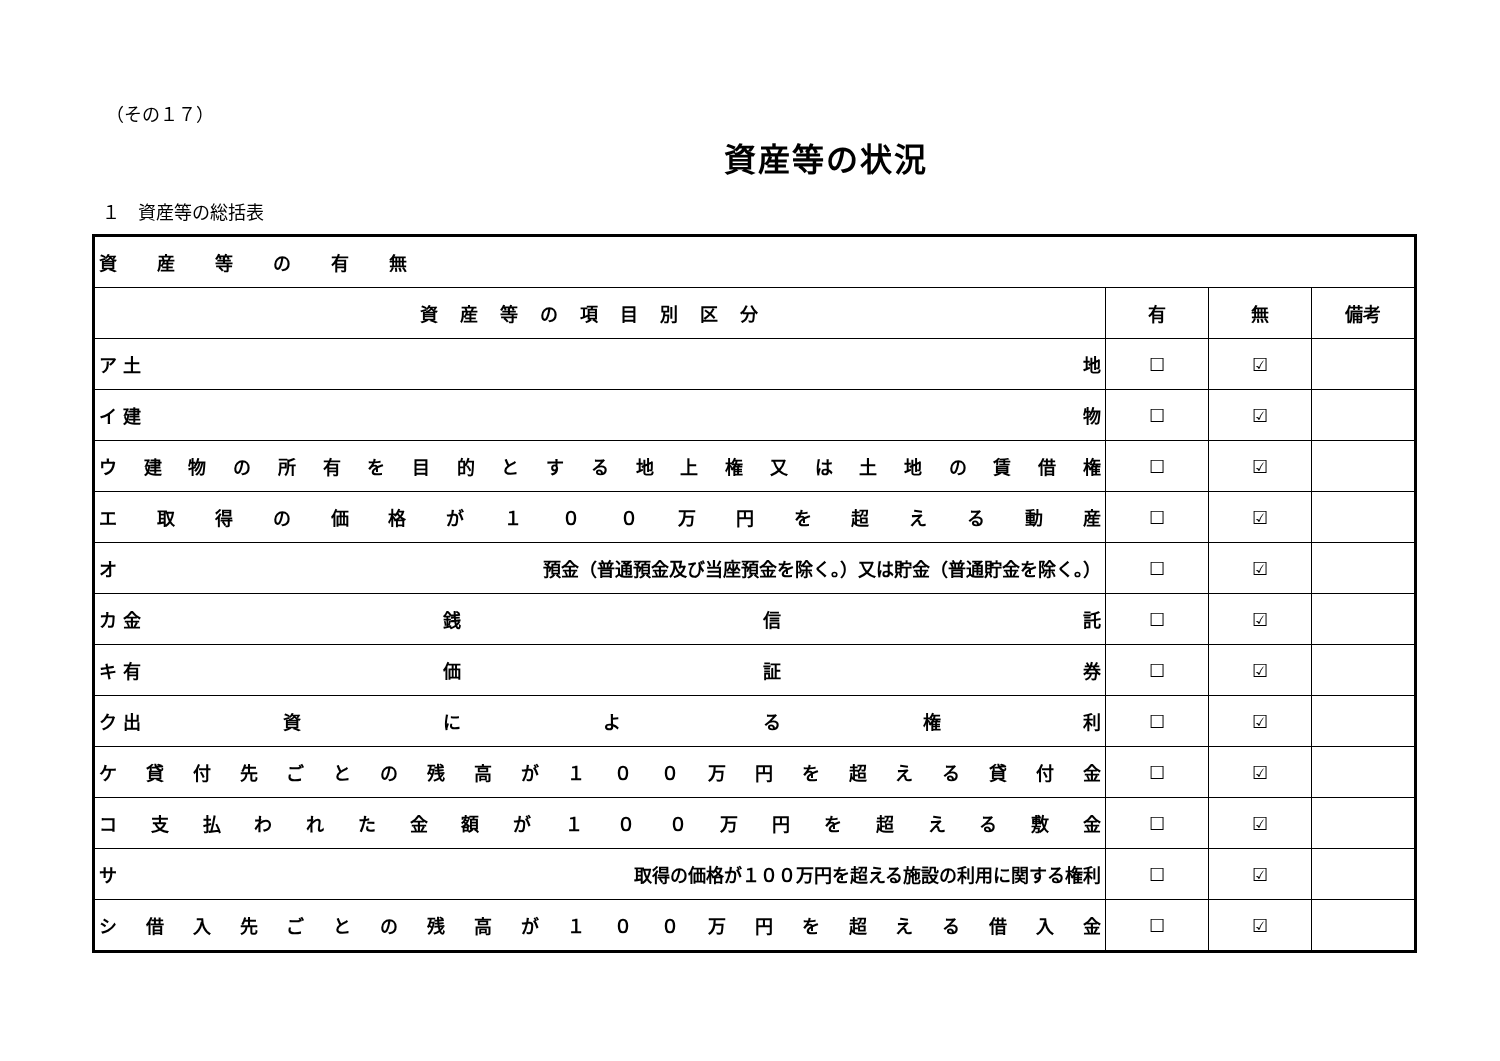（その１７）
資産等の状況
１　資産等の総括表
| 資産等の有無 | | | |
| --- | --- | --- | --- |
| 資産等の項目別区分 | 有 | 無 | 備考 |
| ア 土 地 | ☐ | ☑ | |
| イ 建 物 | ☐ | ☑ | |
| ウ 建 物 の 所 有 を 目 的 と す る 地 上 権 又 は 土 地 の 賃 借 権 | ☐ | ☑ | |
| エ 取 得 の 価 格 が １ ０ ０ 万 円 を 超 え る 動 産 | ☐ | ☑ | |
| オ 預金（普通預金及び当座預金を除く。）又は貯金（普通貯金を除く。） | ☐ | ☑ | |
| カ 金 銭 信 託 | ☐ | ☑ | |
| キ 有 価 証 券 | ☐ | ☑ | |
| ク 出 資 に よ る 権 利 | ☐ | ☑ | |
| ケ 貸 付 先 ご と の 残 高 が １ ０ ０ 万 円 を 超 え る 貸 付 金 | ☐ | ☑ | |
| コ 支 払 わ れ た 金 額 が １ ０ ０ 万 円 を 超 え る 敷 金 | ☐ | ☑ | |
| サ 取得の価格が１００万円を超える施設の利用に関する権利 | ☐ | ☑ | |
| シ 借 入 先 ご と の 残 高 が １ ０ ０ 万 円 を 超 え る 借 入 金 | ☐ | ☑ | |